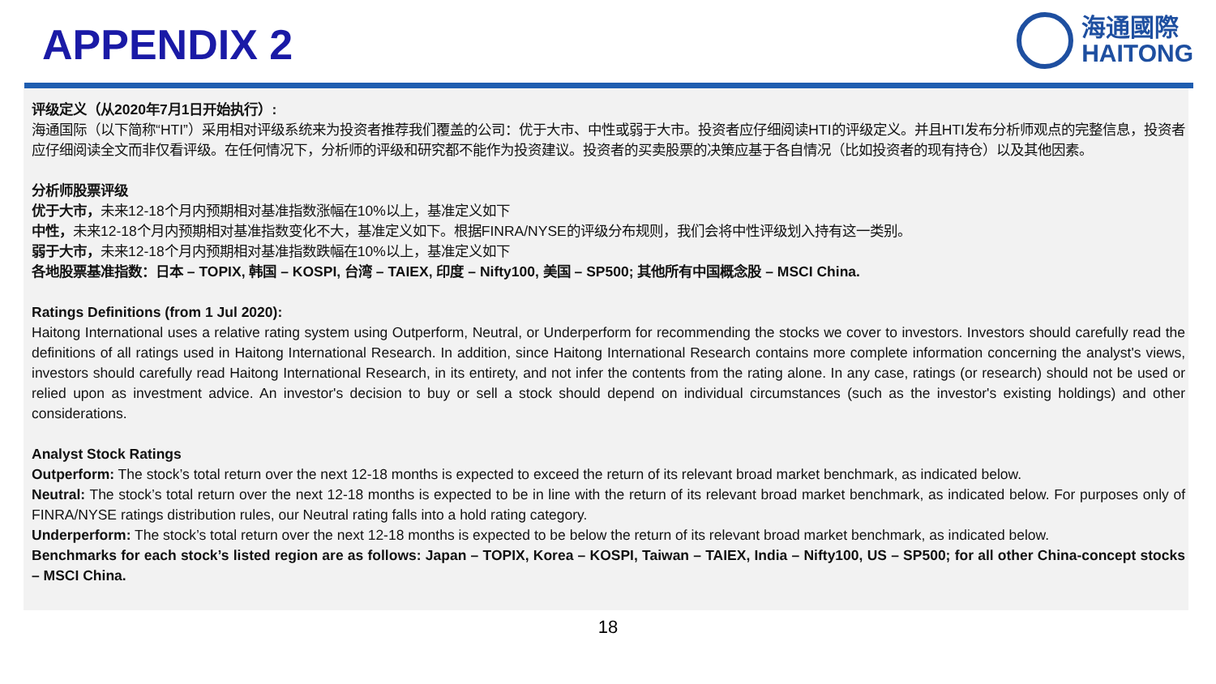APPENDIX 2
海通國際
HAITONG
评级定义（从2020年7月1日开始执行）:
海通国际（以下简称“HTI”）采用相对评级系统来为投资者推荐我们覆盖的公司：优于大市、中性或弱于大市。投资者应仔细阅读HTI的评级定义。并且HTI发布分析师观点的完整信息，投资者应仔细阅读全文而非仅看评级。在任何情况下，分析师的评级和研究都不能作为投资建议。投资者的买卖股票的决策应基于各自情况（比如投资者的现有持仓）以及其他因素。
分析师股票评级
优于大市，未来12-18个月内预期相对基准指数涨幅在10%以上，基准定义如下
中性，未来12-18个月内预期相对基准指数变化不大，基准定义如下。根据FINRA/NYSE的评级分布规则，我们会将中性评级划入持有这一类别。
弱于大市，未来12-18个月内预期相对基准指数跌幅在10%以上，基准定义如下
各地股票基准指数：日本 – TOPIX, 韩国 – KOSPI, 台湾 – TAIEX, 印度 – Nifty100, 美国 – SP500; 其他所有中国概念股 – MSCI China.
Ratings Definitions (from 1 Jul 2020):
Haitong International uses a relative rating system using Outperform, Neutral, or Underperform for recommending the stocks we cover to investors. Investors should carefully read the definitions of all ratings used in Haitong International Research. In addition, since Haitong International Research contains more complete information concerning the analyst's views, investors should carefully read Haitong International Research, in its entirety, and not infer the contents from the rating alone. In any case, ratings (or research) should not be used or relied upon as investment advice. An investor's decision to buy or sell a stock should depend on individual circumstances (such as the investor's existing holdings) and other considerations.
Analyst Stock Ratings
Outperform: The stock’s total return over the next 12-18 months is expected to exceed the return of its relevant broad market benchmark, as indicated below.
Neutral: The stock’s total return over the next 12-18 months is expected to be in line with the return of its relevant broad market benchmark, as indicated below. For purposes only of FINRA/NYSE ratings distribution rules, our Neutral rating falls into a hold rating category.
Underperform: The stock’s total return over the next 12-18 months is expected to be below the return of its relevant broad market benchmark, as indicated below.
Benchmarks for each stock’s listed region are as follows: Japan – TOPIX, Korea – KOSPI, Taiwan – TAIEX, India – Nifty100, US – SP500; for all other China-concept stocks – MSCI China.
18